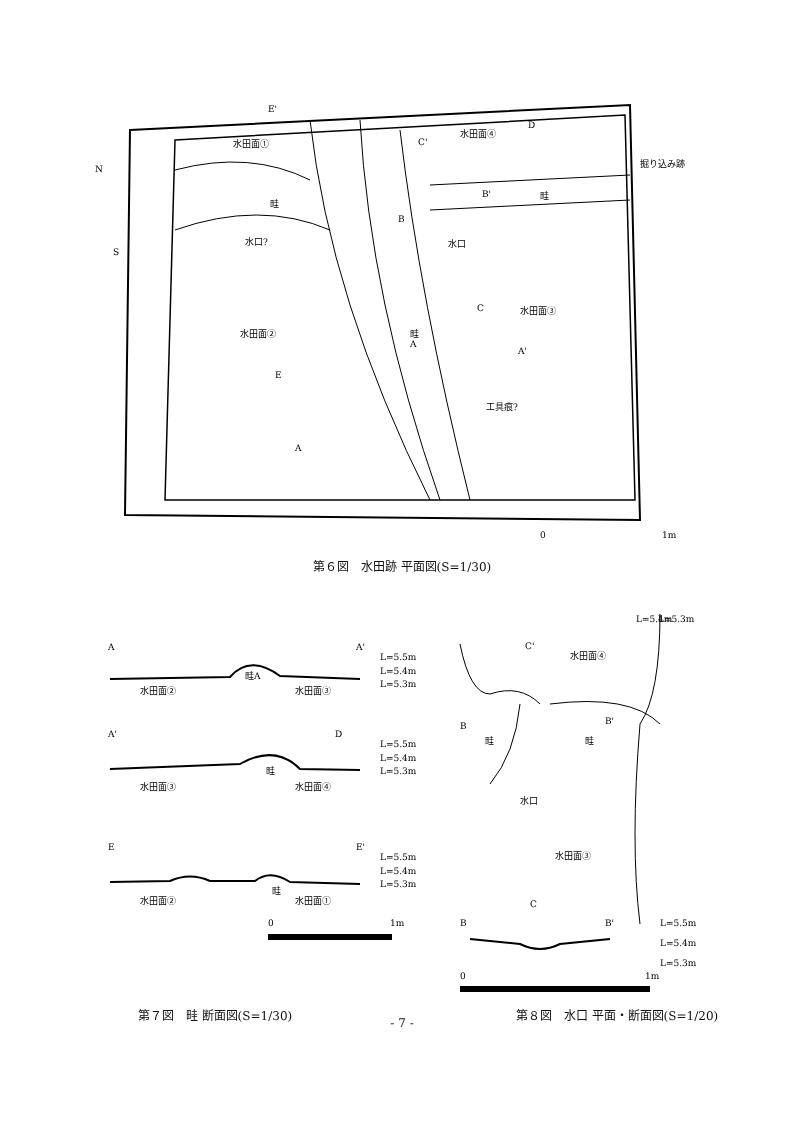E'
水田面①
水田面④
D
C'
掘り込み跡
B'
畦
畦
B
水口
水口?
N
S
C
水田面③
水田面②
畦
A
A'
E
工具痕?
A
0
1m
第６図　水田跡 平面図(S=1/30)
A
A'
L=5.5m
L=5.4m
L=5.3m
畦A
水田面②
水田面③
A'
D
L=5.5m
L=5.4m
L=5.3m
畦
水田面③
水田面④
E
E'
L=5.5m
L=5.4m
L=5.3m
畦
水田面②
水田面①
0
1m
第７図　畦 断面図(S=1/30)
L=5.4m
L=5.3m
C'
水田面④
B
畦
B'
畦
水口
水田面③
C
B
B'
L=5.5m
L=5.4m
L=5.3m
0
1m
第８図　水口 平面・断面図(S=1/20)
- 7 -